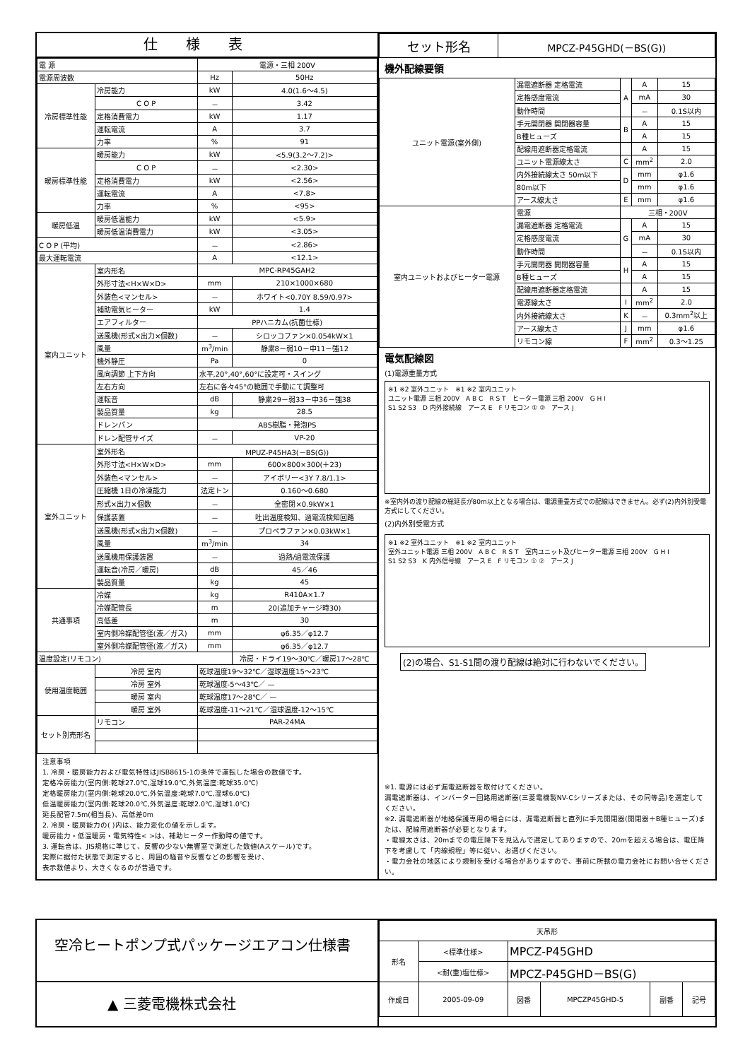仕様表
| 電 源 | | 電源・三相 200V | |
| 電源周波数 | | Hz | 50Hz |
| 冷房標準性能 | 冷房能力 | kW | 4.0(1.6～4.5) |
| | C O P | － | 3.42 |
| | 定格消費電力 | kW | 1.17 |
| | 運転電流 | A | 3.7 |
| | 力率 | % | 91 |
| 暖房標準性能 | 暖房能力 | kW | <5.9(3.2～7.2)> |
| | C O P | － | <2.30> |
| | 定格消費電力 | kW | <2.56> |
| | 運転電流 | A | <7.8> |
| | 力率 | % | <95> |
| 暖房低温 | 暖房低温能力 | kW | <5.9> |
| | 暖房低温消費電力 | kW | <3.05> |
| C O P (平均) | | － | <2.86> |
| 最大運転電流 | | A | <12.1> |
| 室内ユニット | 室内形名 | MPC-RP45GAH2 | |
| | 外形寸法<H×W×D> | mm | 210×1000×680 |
| | 外装色<マンセル> | － | ホワイト<0.70Y 8.59/0.97> |
| | 補助電気ヒーター | kW | 1.4 |
| | エアフィルター | PPハニカム(抗菌仕様) | |
| | 送風機(形式×出力×個数) | － | シロッコファン×0.054kW×1 |
| | 風量 | m<sup>3</sup>/min | 静粛8－弱10－中11－強12 |
| | 機外静圧 | Pa | 0 |
| | 風向調節 上下方向 | 水平,20°,40°,60°に設定可・スイング | |
| | 左右方向 | 左右に各々45°の範囲で手動にて調整可 | |
| | 運転音 | dB | 静粛29－弱33－中36－強38 |
| | 製品質量 | kg | 28.5 |
| | ドレンパン | ABS樹脂・発泡PS | |
| | ドレン配管サイズ | － | VP-20 |
| 室外ユニット | 室外形名 | MPUZ-P45HA3(－BS(G)) | |
| | 外形寸法<H×W×D> | mm | 600×800×300(＋23) |
| | 外装色<マンセル> | － | アイボリー<3Y 7.8/1.1> |
| | 圧縮機 1日の冷凍能力 | 法定トン | 0.160～0.680 |
| | 形式×出力×個数 | － | 全密閉×0.9kW×1 |
| | 保護装置 | － | 吐出温度検知、過電流検知回路 |
| | 送風機(形式×出力×個数) | － | プロペラファン×0.03kW×1 |
| | 風量 | m<sup>3</sup>/min | 34 |
| | 送風機用保護装置 | － | 過熱/過電流保護 |
| | 運転音(冷房／暖房) | dB | 45／46 |
| | 製品質量 | kg | 45 |
| 共通事項 | 冷媒 | kg | R410A×1.7 |
| | 冷媒配管長 | m | 20(追加チャージ時30) |
| | 高低差 | m | 30 |
| | 室内側冷媒配管径(液／ガス) | mm | φ6.35／φ12.7 |
| | 室外側冷媒配管径(液／ガス) | mm | φ6.35／φ12.7 |
| 温度設定(リモコン) | | | 冷房・ドライ19～30℃／暖房17～28℃ |
| 使用温度範囲 | 冷房 室内 | 乾球温度19～32℃／湿球温度15～23℃ | |
| | 冷房 室外 | 乾球温度-5～43℃／ — | |
| | 暖房 室内 | 乾球温度17～28℃／ — | |
| | 暖房 室外 | 乾球温度-11～21℃／湿球温度-12～15℃ | |
| セット別売形名 | リモコン | PAR-24MA | |
注意事項
1. 冷房・暖房能力および電気特性はJISB8615-1の条件で運転した場合の数値です。
定格冷房能力(室内側:乾球27.0℃,湿球19.0℃,外気温度:乾球35.0℃)
定格暖房能力(室内側:乾球20.0℃,外気温度:乾球7.0℃,湿球6.0℃)
低温暖房能力(室内側:乾球20.0℃,外気温度:乾球2.0℃,湿球1.0℃)
延長配管7.5m(相当長)、高低差0m
2. 冷房・暖房能力の( )内は、能力変化の値を示します。
暖房能力・低温暖房・電気特性< >は、補助ヒーター作動時の値です。
3. 運転音は、JIS規格に準じて、反響の少ない無響室で測定した数値(Aスケール)です。
実際に据付た状態で測定すると、周囲の騒音や反響などの影響を受け、
表示数値より、大きくなるのが普通です。
| セット形名 | MPCZ-P45GHD(－BS(G)) |
機外配線要領
| ユニット電源(室外側) | 漏電遮断器 定格電流 | A | A | 15 |
| | 定格感度電流 | | mA | 30 |
| | 動作時間 | | － | 0.1S以内 |
| | 手元開閉器 開閉器容量 | B | A | 15 |
| | B種ヒューズ | | A | 15 |
| | 配線用遮断器定格電流 | | A | 15 |
| | ユニット電源線太さ | C | mm<sup>2</sup> | 2.0 |
| | 内外接続線太さ 50m以下 | D | mm | φ1.6 |
| | 80m以下 | | mm | φ1.6 |
| | アース線太さ | E | mm | φ1.6 |
| 室内ユニットおよびヒーター電源 | 電源 | 三相・200V | | |
| | 漏電遮断器 定格電流 | G | A | 15 |
| | 定格感度電流 | | mA | 30 |
| | 動作時間 | | － | 0.1S以内 |
| | 手元開閉器 開閉器容量 | H | A | 15 |
| | B種ヒューズ | | A | 15 |
| | 配線用遮断器定格電流 | | A | 15 |
| | 電源線太さ | I | mm<sup>2</sup> | 2.0 |
| | 内外接続線太さ | K | － | 0.3mm<sup>2</sup>以上 |
| | アース線太さ | J | mm | φ1.6 |
| | リモコン線 | F | mm<sup>2</sup> | 0.3～1.25 |
電気配線図
(1)電源重量方式
※1 ※2 室外ユニット　※1 ※2 室内ユニット
ユニット電源 三相 200V　A B C　R S T　ヒーター電源 三相 200V　G H I
S1 S2 S3　D 内外接続線　アース E　F リモコン ① ②　アース J
※室内外の渡り配線の総延長が80m以上となる場合は、電源重畳方式での配線はできません。必ず(2)内外別受電方式にしてください。
(2)内外別受電方式
※1 ※2 室外ユニット　※1 ※2 室内ユニット
室外ユニット電源 三相 200V　A B C　R S T　室内ユニット及びヒーター電源 三相 200V　G H I
S1 S2 S3　K 内外信号線　アース E　F リモコン ① ②　アース J
(2)の場合、S1-S1間の渡り配線は絶対に行わないでください。
※1. 電源には必ず漏電遮断器を取付けてください。
漏電遮断器は、インバーター回路用遮断器(三菱電機製NV-Cシリーズまたは、その同等品)を選定してください。
※2. 漏電遮断器が地絡保護専用の場合には、漏電遮断器と直列に手元開閉器(開閉器＋B種ヒューズ)または、配線用遮断器が必要となります。
・電線太さは、20mまでの電圧降下を見込んで選定してありますので、20mを超える場合は、電圧降下を考慮して「内線規程」等に従い、お選びください。
・電力会社の地区により規制を受ける場合がありますので、事前に所轄の電力会社にお問い合せください。
空冷ヒートポンプ式パッケージエアコン仕様書
▲ 三菱電機株式会社
| 天吊形 | | | | | |
| 形名 | <標準仕様> | MPCZ-P45GHD | | | |
| | <耐(重)塩仕様> | MPCZ-P45GHD－BS(G) | | | |
| 作成日 | 2005-09-09 | 図番 | MPCZP45GHD-5 | 副番 | 記号 |